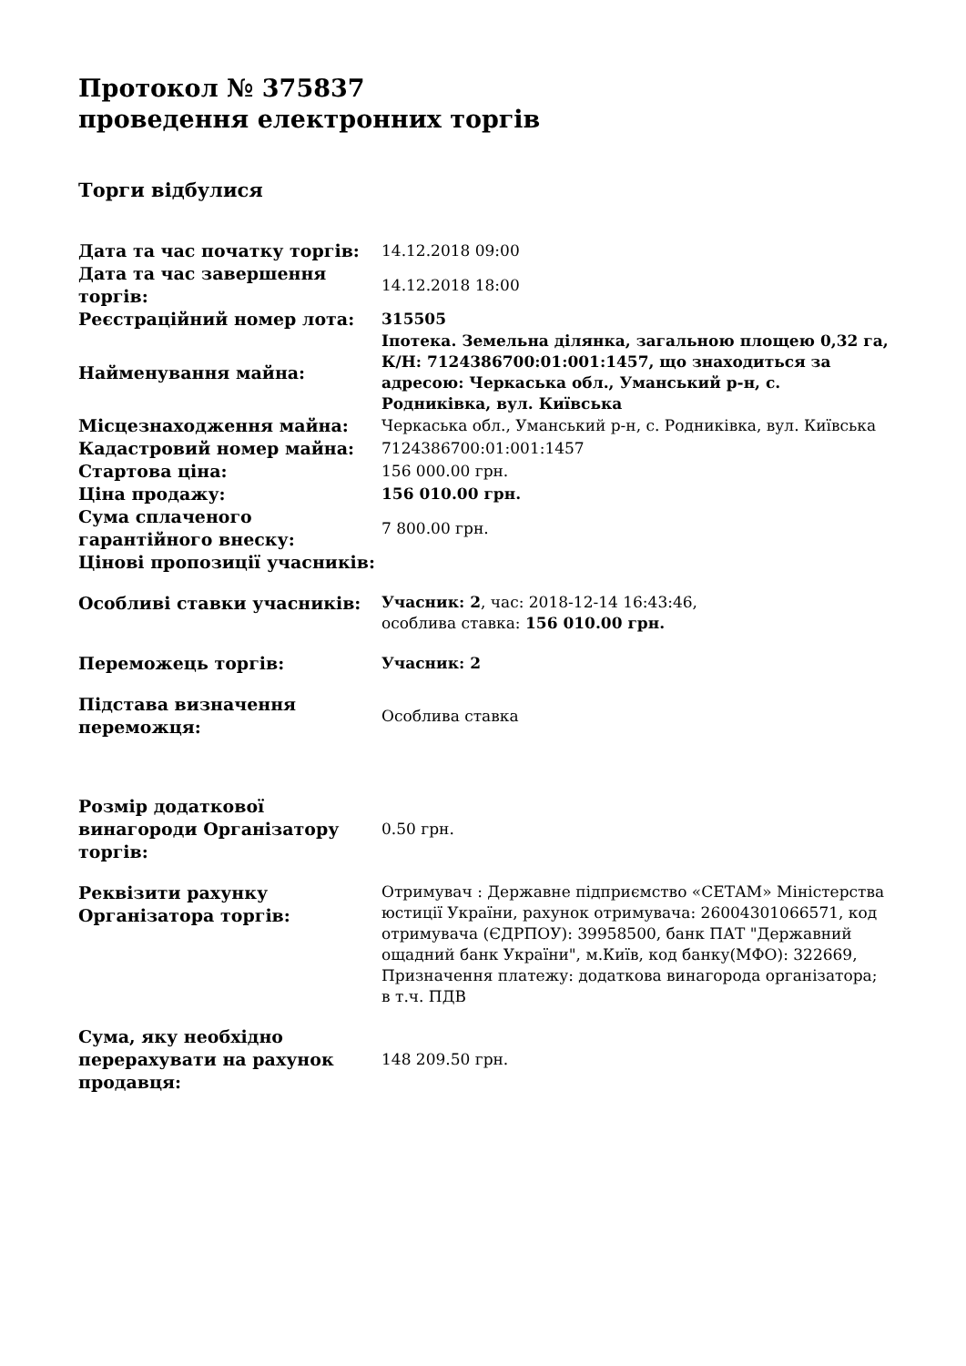Протокол № 375837
проведення електронних торгів
Торги відбулися
| Дата та час початку торгів: | 14.12.2018 09:00 |
| Дата та час завершення торгів: | 14.12.2018 18:00 |
| Реєстраційний номер лота: | 315505 |
| Найменування майна: | Іпотека. Земельна ділянка, загальною площею 0,32 га, К/Н: 7124386700:01:001:1457, що знаходиться за адресою: Черкаська обл., Уманський р-н, с. Родниківка, вул. Київська |
| Місцезнаходження майна: | Черкаська обл., Уманський р-н, с. Родниківка, вул. Київська |
| Кадастровий номер майна: | 7124386700:01:001:1457 |
| Стартова ціна: | 156 000.00 грн. |
| Ціна продажу: | 156 010.00 грн. |
| Сума сплаченого гарантійного внеску: | 7 800.00 грн. |
| Цінові пропозиції учасників: | |
| Особливі ставки учасників: | Учасник: 2 , час: 2018-12-14 16:43:46, особлива ставка: 156 010.00 грн. |
| Переможець торгів: | Учасник: 2 |
| Підстава визначення переможця: | Особлива ставка |
| Розмір додаткової винагороди Організатору торгів: | 0.50 грн. |
| Реквізити рахунку Організатора торгів: | Отримувач : Державне підприємство «СЕТАМ» Міністерства юстиції України, рахунок отримувача: 26004301066571, код отримувача (ЄДРПОУ): 39958500, банк ПАТ "Державний ощадний банк України", м.Київ, код банку(МФО): 322669, Призначення платежу: додаткова винагорода організатора; в т.ч. ПДВ |
| Сума, яку необхідно перерахувати на рахунок продавця: | 148 209.50 грн. |